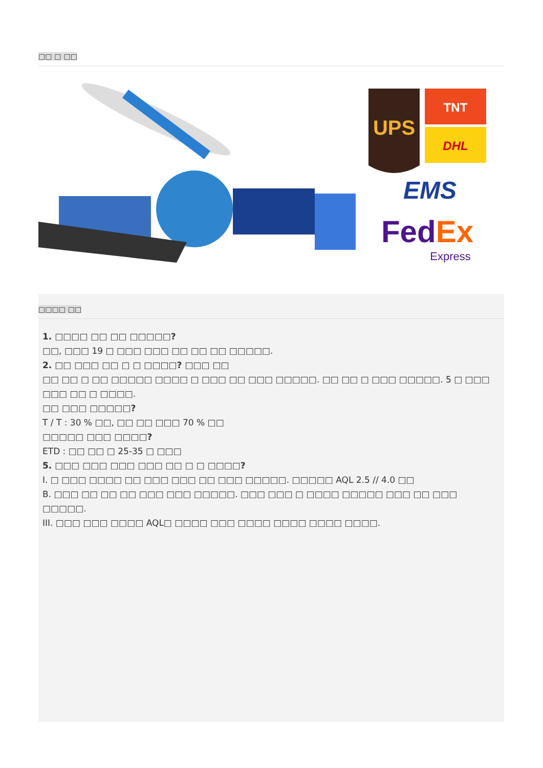□□ □ □□
UPS
TNT
DHL
EMS
FedEx
Express
□□□□ □□
1. □□□□ □□ □□ □□□□□?
□□, □□□ 19 □ □□□ □□□ □□ □□ □□ □□□□□.
2. □□ □□□ □□ □ □ □□□□? □□□ □□
□□ □□ □ □□ □□□□□ □□□□ □ □□□ □□ □□□ □□□□□. □□ □□ □ □□□ □□□□□. 5 □ □□□ □□□ □□ □ □□□□.
□□ □□□ □□□□□?
T / T : 30 % □□, □□ □□ □□□ 70 % □□
□□□□□ □□□ □□□□?
ETD : □□ □□ □ 25-35 □ □□□
5. □□□ □□□ □□□ □□□ □□ □ □ □□□□?
I. □ □□□ □□□□ □□ □□□ □□□ □□ □□□ □□□□□. □□□□□ AQL 2.5 // 4.0 □□
B. □□□ □□ □□ □□ □□□ □□□ □□□□□. □□□ □□□ □ □□□□ □□□□□ □□□ □□ □□□ □□□□□.
III. □□□ □□□ □□□□ AQL□ □□□□ □□□ □□□□ □□□□ □□□□ □□□□.